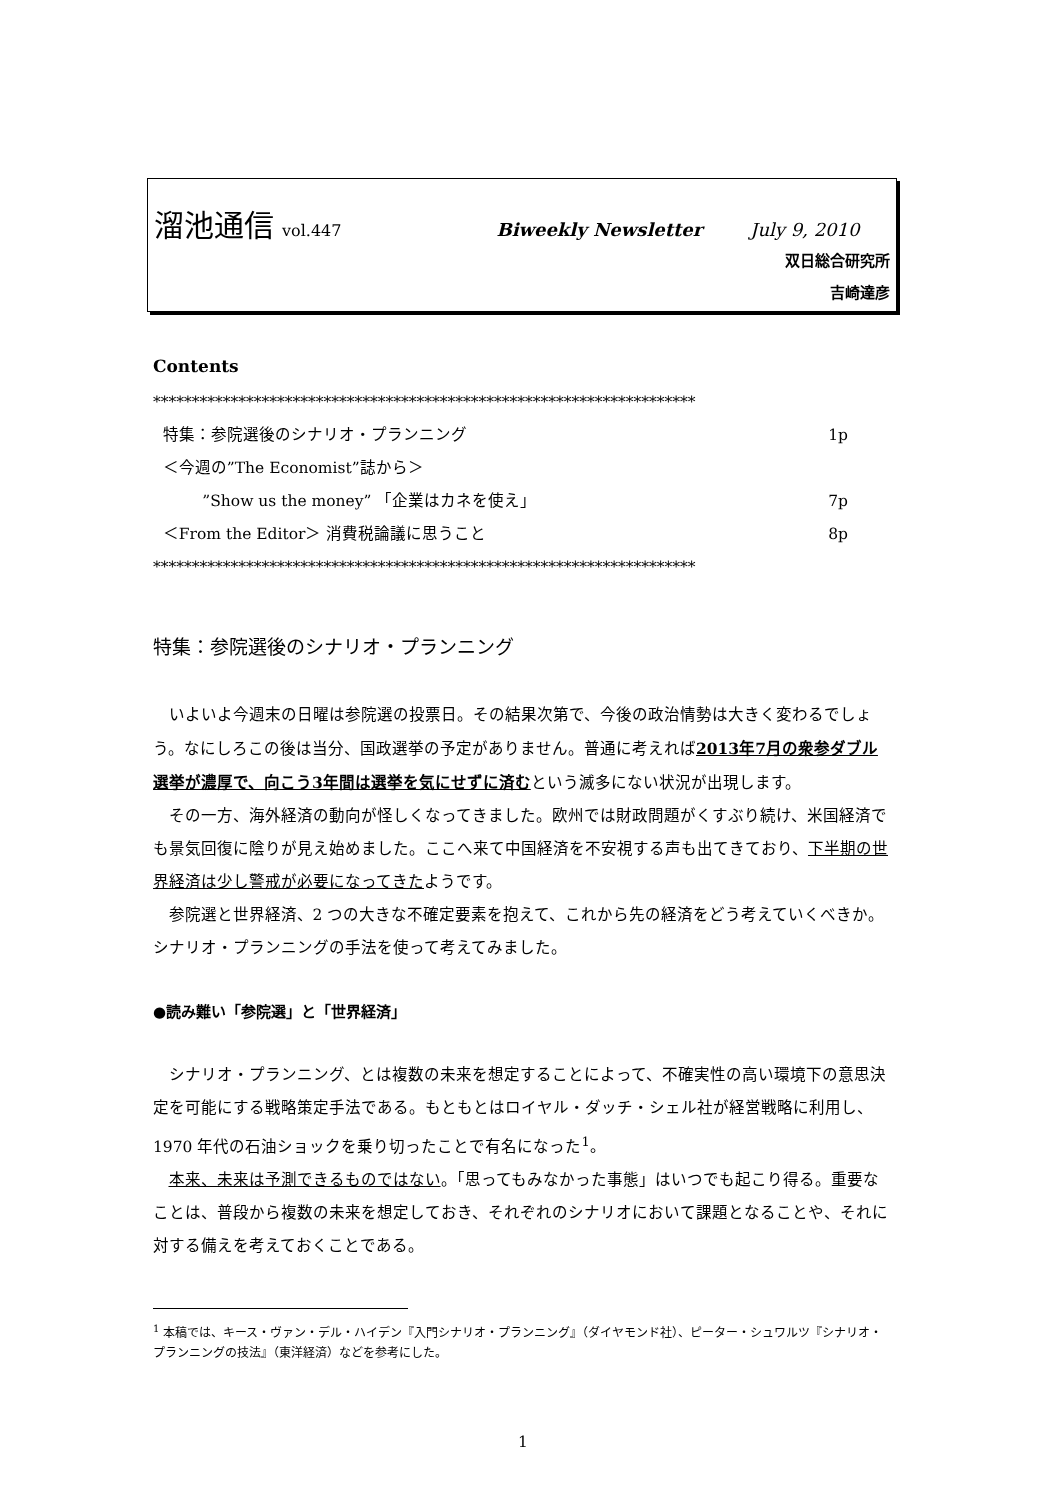溜池通信 vol.447 Biweekly Newsletter July 9, 2010
双日総合研究所
吉崎達彦
Contents
**********************************************************************
特集：参院選後のシナリオ・プランニング 1p
＜今週の”The Economist”誌から＞
”Show us the money” 「企業はカネを使え」 7p
＜From the Editor＞ 消費税論議に思うこと 8p
**********************************************************************
特集：参院選後のシナリオ・プランニング
いよいよ今週末の日曜は参院選の投票日。その結果次第で、今後の政治情勢は大きく変わるでしょう。なにしろこの後は当分、国政選挙の予定がありません。普通に考えれば2013年7月の衆参ダブル選挙が濃厚で、向こう3年間は選挙を気にせずに済むという滅多にない状況が出現します。
その一方、海外経済の動向が怪しくなってきました。欧州では財政問題がくすぶり続け、米国経済でも景気回復に陰りが見え始めました。ここへ来て中国経済を不安視する声も出てきており、下半期の世界経済は少し警戒が必要になってきたようです。
参院選と世界経済、2 つの大きな不確定要素を抱えて、これから先の経済をどう考えていくべきか。シナリオ・プランニングの手法を使って考えてみました。
●読み難い「参院選」と「世界経済」
シナリオ・プランニング、とは複数の未来を想定することによって、不確実性の高い環境下の意思決定を可能にする戦略策定手法である。もともとはロイヤル・ダッチ・シェル社が経営戦略に利用し、1970 年代の石油ショックを乗り切ったことで有名になった<sup>1</sup>。
本来、未来は予測できるものではない。「思ってもみなかった事態」はいつでも起こり得る。重要なことは、普段から複数の未来を想定しておき、それぞれのシナリオにおいて課題となることや、それに対する備えを考えておくことである。
<sup>1</sup> 本稿では、キース・ヴァン・デル・ハイデン『入門シナリオ・プランニング』（ダイヤモンド社）、ピーター・シュワルツ『シナリオ・プランニングの技法』（東洋経済）などを参考にした。
1